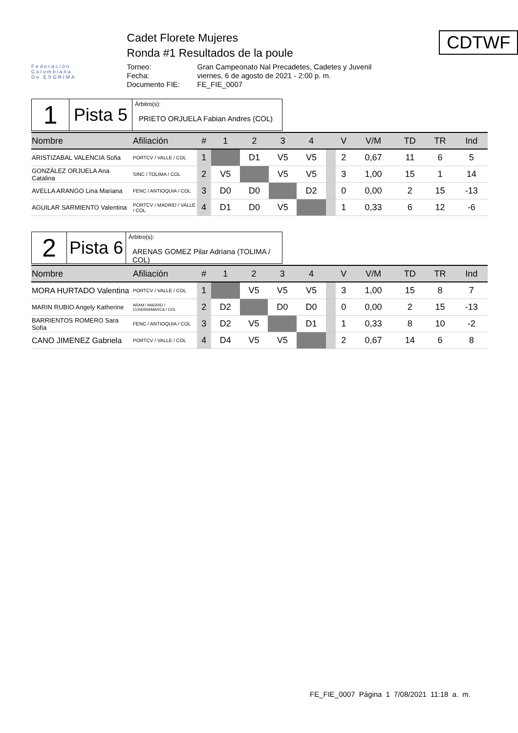Federación
Colombiana
De ESGRIMA
Cadet Florete Mujeres
Ronda #1 Resultados de la poule
Torneo: Gran Campeonato Nal Precadetes, Cadetes y Juvenil Fecha: viernes, 6 de agosto de 2021 - 2:00 p. m. Documento FIE: FE_FIE_0007
CDTWF
1
Pista 5
Árbitro(s):
PRIETO ORJUELA Fabian Andres (COL)
| Nombre | Afiliación | # | 1 | 2 | 3 | 4 | | V | V/M | TD | TR | Ind |
| --- | --- | --- | --- | --- | --- | --- | --- | --- | --- | --- | --- | --- |
| ARISTIZABAL VALENCIA Sofia | PORTCV / VALLE / COL | 1 | | D1 | V5 | V5 | | 2 | 0,67 | 11 | 6 | 5 |
| GONZÁLEZ ORJUELA Ana Catalina | SINC / TOLIMA / COL | 2 | V5 | | V5 | V5 | | 3 | 1,00 | 15 | 1 | 14 |
| AVELLA ARANGO Lina Mariana | FENC / ANTIOQUIA / COL | 3 | D0 | D0 | | D2 | | 0 | 0,00 | 2 | 15 | -13 |
| AGUILAR SARMIENTO Valentina | PORTCV / MADRID / VALLE / COL | 4 | D1 | D0 | V5 | | | 1 | 0,33 | 6 | 12 | -6 |
2
Pista 6
Árbitro(s):
ARENAS GOMEZ Pilar Adriana (TOLIMA / COL)
| Nombre | Afiliación | # | 1 | 2 | 3 | 4 | | V | V/M | TD | TR | Ind |
| --- | --- | --- | --- | --- | --- | --- | --- | --- | --- | --- | --- | --- |
| MORA HURTADO Valentina | PORTCV / VALLE / COL | 1 | | V5 | V5 | V5 | | 3 | 1,00 | 15 | 8 | 7 |
| MARIN RUBIO Angely Katherine | ARAM / MADRID / CUNDINAMARCA / COL | 2 | D2 | | D0 | D0 | | 0 | 0,00 | 2 | 15 | -13 |
| BARRIENTOS ROMERO Sara Sofía | FENC / ANTIOQUIA / COL | 3 | D2 | V5 | | D1 | | 1 | 0,33 | 8 | 10 | -2 |
| CANO JIMENEZ Gabriela | PORTCV / VALLE / COL | 4 | D4 | V5 | V5 | | | 2 | 0,67 | 14 | 6 | 8 |
FE_FIE_0007 Página 1 7/08/2021 11:18 a. m.